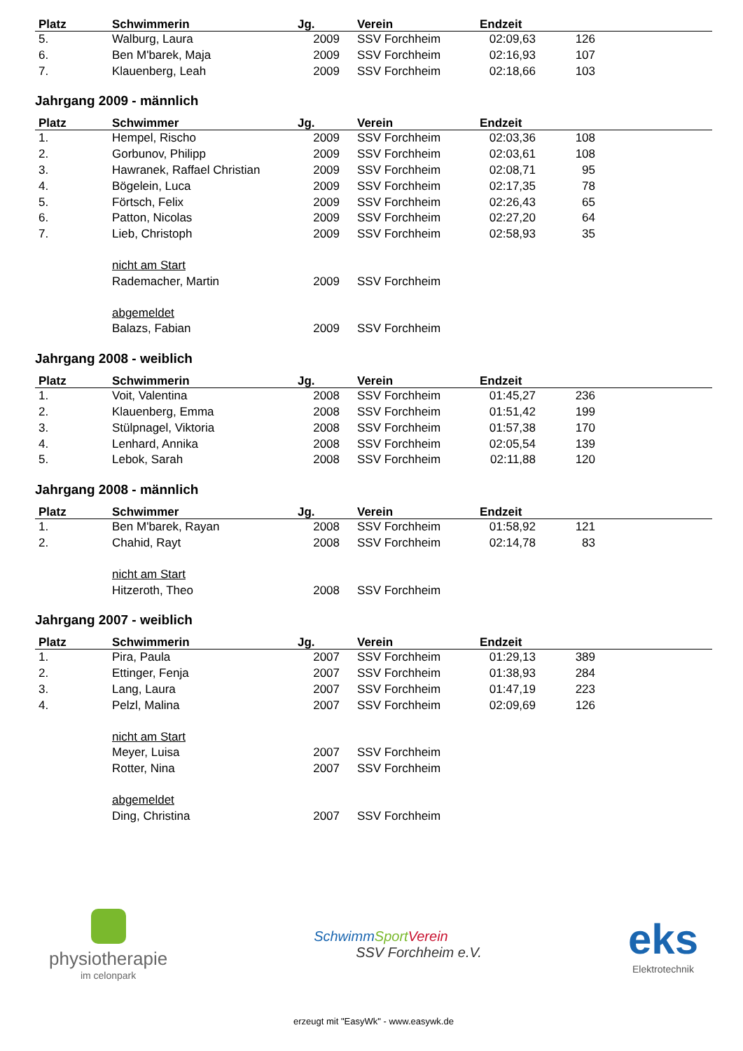| Platz | Schwimmerin | Jg. | Verein | Endzeit | | |
| --- | --- | --- | --- | --- | --- | --- |
| 5. | Walburg, Laura | 2009 | SSV Forchheim | 02:09,63 | 126 | |
| 6. | Ben M'barek, Maja | 2009 | SSV Forchheim | 02:16,93 | 107 | |
| 7. | Klauenberg, Leah | 2009 | SSV Forchheim | 02:18,66 | 103 | |
Jahrgang 2009 - männlich
| Platz | Schwimmer | Jg. | Verein | Endzeit | | |
| --- | --- | --- | --- | --- | --- | --- |
| 1. | Hempel, Rischo | 2009 | SSV Forchheim | 02:03,36 | 108 | |
| 2. | Gorbunov, Philipp | 2009 | SSV Forchheim | 02:03,61 | 108 | |
| 3. | Hawranek, Raffael Christian | 2009 | SSV Forchheim | 02:08,71 | 95 | |
| 4. | Bögelein, Luca | 2009 | SSV Forchheim | 02:17,35 | 78 | |
| 5. | Förtsch, Felix | 2009 | SSV Forchheim | 02:26,43 | 65 | |
| 6. | Patton, Nicolas | 2009 | SSV Forchheim | 02:27,20 | 64 | |
| 7. | Lieb, Christoph | 2009 | SSV Forchheim | 02:58,93 | 35 | |
| | nicht am Start | | | | | |
| | Rademacher, Martin | 2009 | SSV Forchheim | | | |
| | abgemeldet | | | | | |
| | Balazs, Fabian | 2009 | SSV Forchheim | | | |
Jahrgang 2008 - weiblich
| Platz | Schwimmerin | Jg. | Verein | Endzeit | | |
| --- | --- | --- | --- | --- | --- | --- |
| 1. | Voit, Valentina | 2008 | SSV Forchheim | 01:45,27 | 236 | |
| 2. | Klauenberg, Emma | 2008 | SSV Forchheim | 01:51,42 | 199 | |
| 3. | Stülpnagel, Viktoria | 2008 | SSV Forchheim | 01:57,38 | 170 | |
| 4. | Lenhard, Annika | 2008 | SSV Forchheim | 02:05,54 | 139 | |
| 5. | Lebok, Sarah | 2008 | SSV Forchheim | 02:11,88 | 120 | |
Jahrgang 2008 - männlich
| Platz | Schwimmer | Jg. | Verein | Endzeit | | |
| --- | --- | --- | --- | --- | --- | --- |
| 1. | Ben M'barek, Rayan | 2008 | SSV Forchheim | 01:58,92 | 121 | |
| 2. | Chahid, Rayt | 2008 | SSV Forchheim | 02:14,78 | 83 | |
| | nicht am Start | | | | | |
| | Hitzeroth, Theo | 2008 | SSV Forchheim | | | |
Jahrgang 2007 - weiblich
| Platz | Schwimmerin | Jg. | Verein | Endzeit | | |
| --- | --- | --- | --- | --- | --- | --- |
| 1. | Pira, Paula | 2007 | SSV Forchheim | 01:29,13 | 389 | |
| 2. | Ettinger, Fenja | 2007 | SSV Forchheim | 01:38,93 | 284 | |
| 3. | Lang, Laura | 2007 | SSV Forchheim | 01:47,19 | 223 | |
| 4. | Pelzl, Malina | 2007 | SSV Forchheim | 02:09,69 | 126 | |
| | nicht am Start | | | | | |
| | Meyer, Luisa | 2007 | SSV Forchheim | | | |
| | Rotter, Nina | 2007 | SSV Forchheim | | | |
| | abgemeldet | | | | | |
| | Ding, Christina | 2007 | SSV Forchheim | | | |
physiotherapie
im celonpark
Schwimm Sport Verein
SSV Forchheim e.V.
eks
Elektrotechnik
erzeugt mit "EasyWk" - www.easywk.de